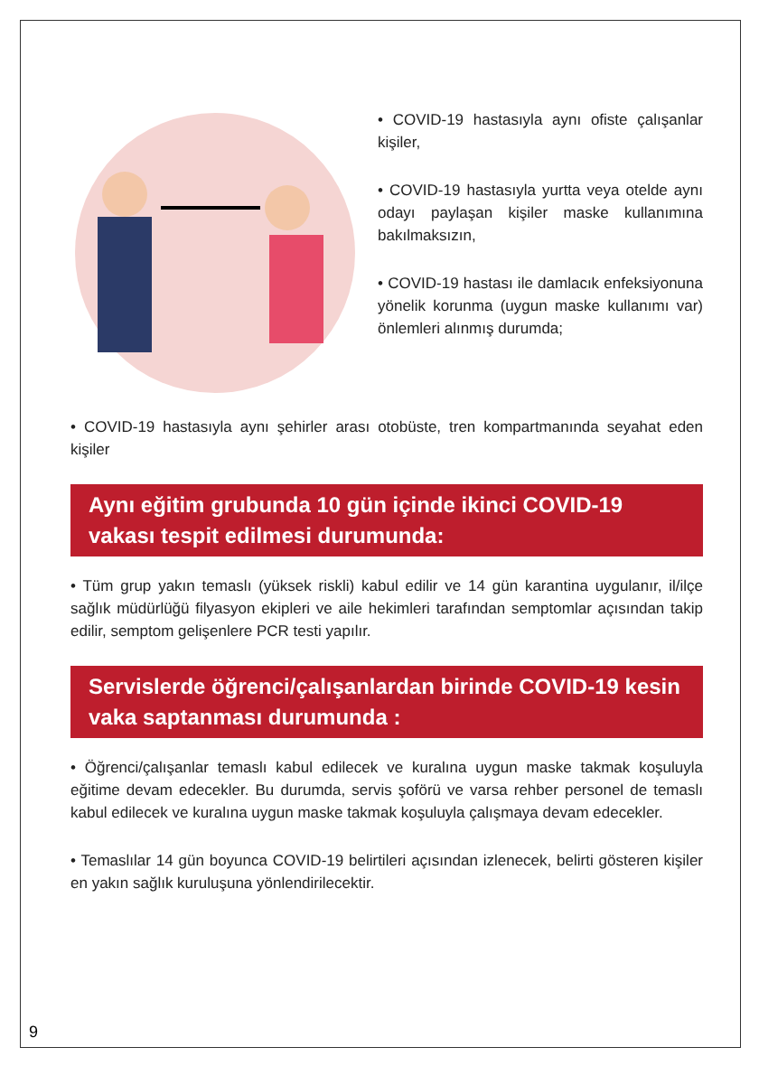• COVID-19 hastasıyla aynı ofiste çalışanlar kişiler,
• COVID-19 hastasıyla yurtta veya otelde aynı odayı paylaşan kişiler maske kullanımına bakılmaksızın,
• COVID-19 hastası ile damlacık enfeksiyonuna yönelik korunma (uygun maske kullanımı var) önlemleri alınmış durumda;
• COVID-19 hastasıyla aynı şehirler arası otobüste, tren kompartmanında seyahat eden kişiler
Aynı eğitim grubunda 10 gün içinde ikinci COVID-19 vakası tespit edilmesi durumunda:
• Tüm grup yakın temaslı (yüksek riskli) kabul edilir ve 14 gün karantina uygulanır, il/ilçe sağlık müdürlüğü filyasyon ekipleri ve aile hekimleri tarafından semptomlar açısından takip edilir, semptom gelişenlere PCR testi yapılır.
Servislerde öğrenci/çalışanlardan birinde COVID-19 kesin vaka saptanması durumunda :
• Öğrenci/çalışanlar temaslı kabul edilecek ve kuralına uygun maske takmak koşuluyla eğitime devam edecekler. Bu durumda, servis şoförü ve varsa rehber personel de temaslı kabul edilecek ve kuralına uygun maske takmak koşuluyla çalışmaya devam edecekler.
• Temaslılar 14 gün boyunca COVID-19 belirtileri açısından izlenecek, belirti gösteren kişiler en yakın sağlık kuruluşuna yönlendirilecektir.
9